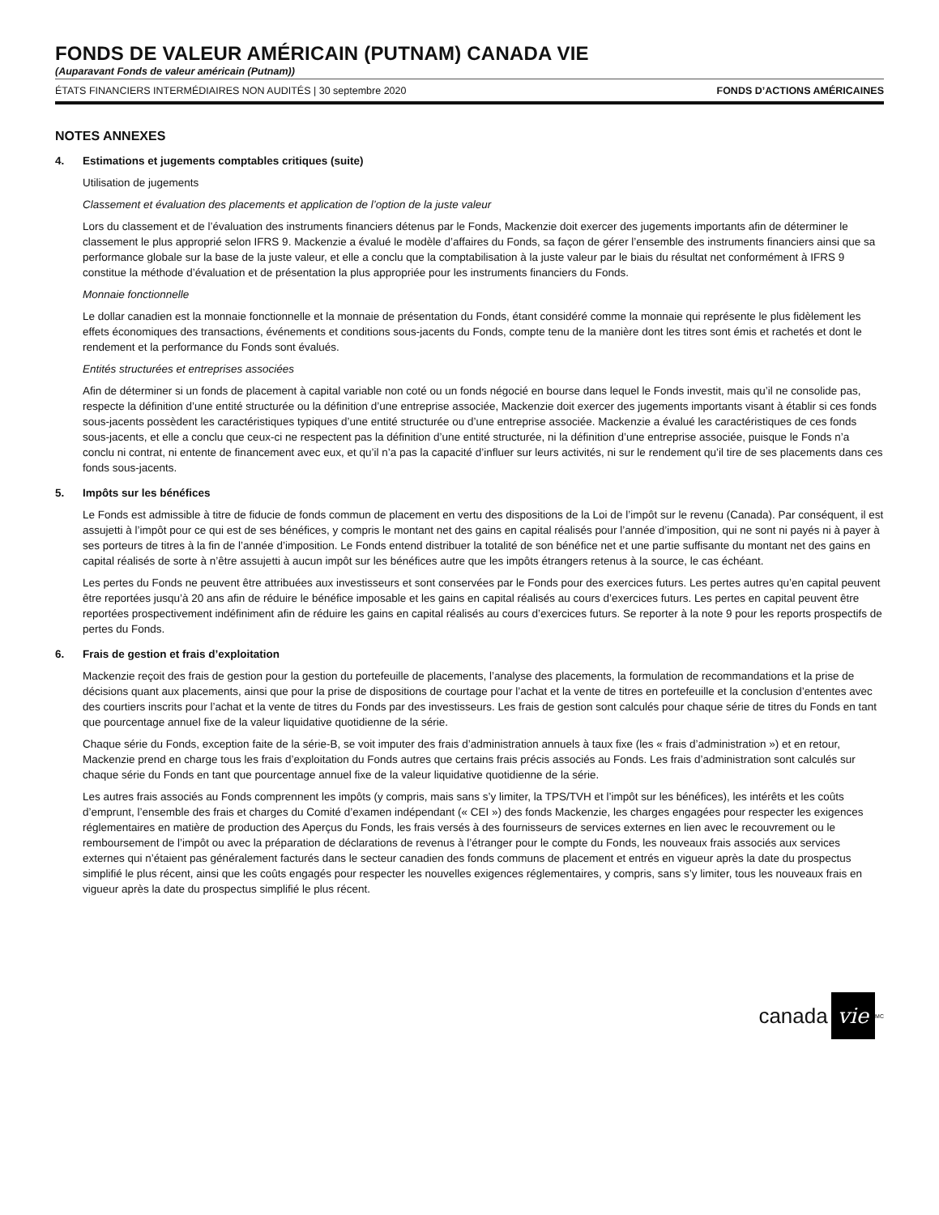FONDS DE VALEUR AMÉRICAIN (PUTNAM) CANADA VIE
(Auparavant Fonds de valeur américain (Putnam))
ÉTATS FINANCIERS INTERMÉDIAIRES NON AUDITÉS | 30 septembre 2020 FONDS D’ACTIONS AMÉRICAINES
NOTES ANNEXES
4. Estimations et jugements comptables critiques (suite)
Utilisation de jugements
Classement et évaluation des placements et application de l’option de la juste valeur
Lors du classement et de l’évaluation des instruments financiers détenus par le Fonds, Mackenzie doit exercer des jugements importants afin de déterminer le classement le plus approprié selon IFRS 9. Mackenzie a évalué le modèle d’affaires du Fonds, sa façon de gérer l’ensemble des instruments financiers ainsi que sa performance globale sur la base de la juste valeur, et elle a conclu que la comptabilisation à la juste valeur par le biais du résultat net conformément à IFRS 9 constitue la méthode d’évaluation et de présentation la plus appropriée pour les instruments financiers du Fonds.
Monnaie fonctionnelle
Le dollar canadien est la monnaie fonctionnelle et la monnaie de présentation du Fonds, étant considéré comme la monnaie qui représente le plus fidèlement les effets économiques des transactions, événements et conditions sous-jacents du Fonds, compte tenu de la manière dont les titres sont émis et rachetés et dont le rendement et la performance du Fonds sont évalués.
Entités structurées et entreprises associées
Afin de déterminer si un fonds de placement à capital variable non coté ou un fonds négocié en bourse dans lequel le Fonds investit, mais qu’il ne consolide pas, respecte la définition d’une entité structurée ou la définition d’une entreprise associée, Mackenzie doit exercer des jugements importants visant à établir si ces fonds sous-jacents possèdent les caractéristiques typiques d’une entité structurée ou d’une entreprise associée. Mackenzie a évalué les caractéristiques de ces fonds sous-jacents, et elle a conclu que ceux-ci ne respectent pas la définition d’une entité structurée, ni la définition d’une entreprise associée, puisque le Fonds n’a conclu ni contrat, ni entente de financement avec eux, et qu’il n’a pas la capacité d’influer sur leurs activités, ni sur le rendement qu’il tire de ses placements dans ces fonds sous-jacents.
5. Impôts sur les bénéfices
Le Fonds est admissible à titre de fiducie de fonds commun de placement en vertu des dispositions de la Loi de l’impôt sur le revenu (Canada). Par conséquent, il est assujetti à l’impôt pour ce qui est de ses bénéfices, y compris le montant net des gains en capital réalisés pour l’année d’imposition, qui ne sont ni payés ni à payer à ses porteurs de titres à la fin de l’année d’imposition. Le Fonds entend distribuer la totalité de son bénéfice net et une partie suffisante du montant net des gains en capital réalisés de sorte à n’être assujetti à aucun impôt sur les bénéfices autre que les impôts étrangers retenus à la source, le cas échéant.
Les pertes du Fonds ne peuvent être attribuées aux investisseurs et sont conservées par le Fonds pour des exercices futurs. Les pertes autres qu’en capital peuvent être reportées jusqu’à 20 ans afin de réduire le bénéfice imposable et les gains en capital réalisés au cours d’exercices futurs. Les pertes en capital peuvent être reportées prospectivement indéfiniment afin de réduire les gains en capital réalisés au cours d’exercices futurs. Se reporter à la note 9 pour les reports prospectifs de pertes du Fonds.
6. Frais de gestion et frais d’exploitation
Mackenzie reçoit des frais de gestion pour la gestion du portefeuille de placements, l’analyse des placements, la formulation de recommandations et la prise de décisions quant aux placements, ainsi que pour la prise de dispositions de courtage pour l’achat et la vente de titres en portefeuille et la conclusion d’ententes avec des courtiers inscrits pour l’achat et la vente de titres du Fonds par des investisseurs. Les frais de gestion sont calculés pour chaque série de titres du Fonds en tant que pourcentage annuel fixe de la valeur liquidative quotidienne de la série.
Chaque série du Fonds, exception faite de la série-B, se voit imputer des frais d’administration annuels à taux fixe (les « frais d’administration ») et en retour, Mackenzie prend en charge tous les frais d’exploitation du Fonds autres que certains frais précis associés au Fonds. Les frais d’administration sont calculés sur chaque série du Fonds en tant que pourcentage annuel fixe de la valeur liquidative quotidienne de la série.
Les autres frais associés au Fonds comprennent les impôts (y compris, mais sans s’y limiter, la TPS/TVH et l’impôt sur les bénéfices), les intérêts et les coûts d’emprunt, l’ensemble des frais et charges du Comité d’examen indépendant (« CEI ») des fonds Mackenzie, les charges engagées pour respecter les exigences réglementaires en matière de production des Aperçus du Fonds, les frais versés à des fournisseurs de services externes en lien avec le recouvrement ou le remboursement de l’impôt ou avec la préparation de déclarations de revenus à l’étranger pour le compte du Fonds, les nouveaux frais associés aux services externes qui n’étaient pas généralement facturés dans le secteur canadien des fonds communs de placement et entrés en vigueur après la date du prospectus simplifié le plus récent, ainsi que les coûts engagés pour respecter les nouvelles exigences réglementaires, y compris, sans s’y limiter, tous les nouveaux frais en vigueur après la date du prospectus simplifié le plus récent.
canada vie<sup>MC</sup>